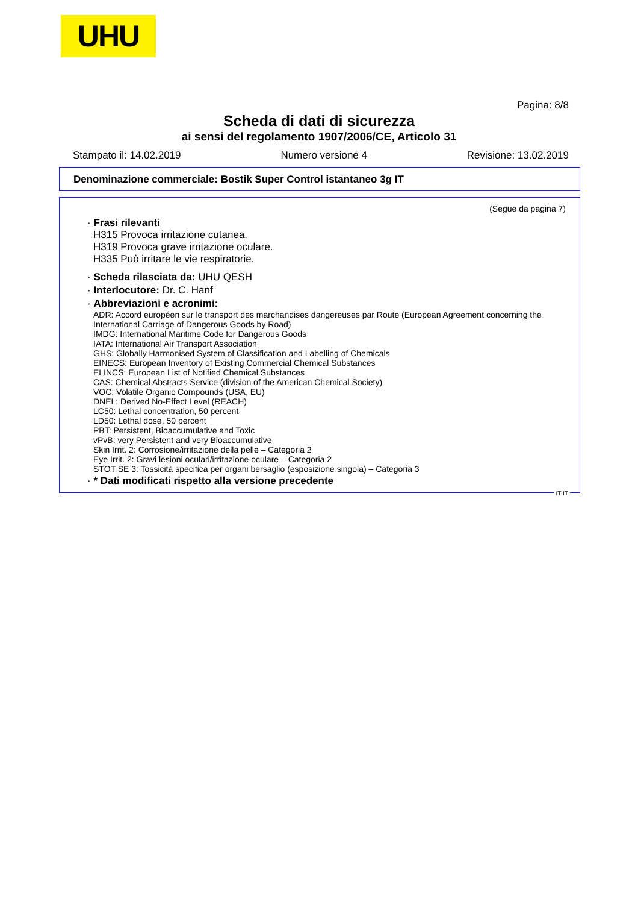UHU
Pagina: 8/8
Scheda di dati di sicurezza
ai sensi del regolamento 1907/2006/CE, Articolo 31
Stampato il: 14.02.2019 Numero versione 4 Revisione: 13.02.2019
Denominazione commerciale: Bostik Super Control istantaneo 3g IT
(Segue da pagina 7)
· Frasi rilevanti
H315 Provoca irritazione cutanea.
H319 Provoca grave irritazione oculare.
H335 Può irritare le vie respiratorie.
· Scheda rilasciata da: UHU QESH
· Interlocutore: Dr. C. Hanf
· Abbreviazioni e acronimi:
ADR: Accord européen sur le transport des marchandises dangereuses par Route (European Agreement concerning the International Carriage of Dangerous Goods by Road)
IMDG: International Maritime Code for Dangerous Goods
IATA: International Air Transport Association
GHS: Globally Harmonised System of Classification and Labelling of Chemicals
EINECS: European Inventory of Existing Commercial Chemical Substances
ELINCS: European List of Notified Chemical Substances
CAS: Chemical Abstracts Service (division of the American Chemical Society)
VOC: Volatile Organic Compounds (USA, EU)
DNEL: Derived No-Effect Level (REACH)
LC50: Lethal concentration, 50 percent
LD50: Lethal dose, 50 percent
PBT: Persistent, Bioaccumulative and Toxic
vPvB: very Persistent and very Bioaccumulative
Skin Irrit. 2: Corrosione/irritazione della pelle – Categoria 2
Eye Irrit. 2: Gravi lesioni oculari/irritazione oculare – Categoria 2
STOT SE 3: Tossicità specifica per organi bersaglio (esposizione singola) – Categoria 3
· * Dati modificati rispetto alla versione precedente
IT-IT